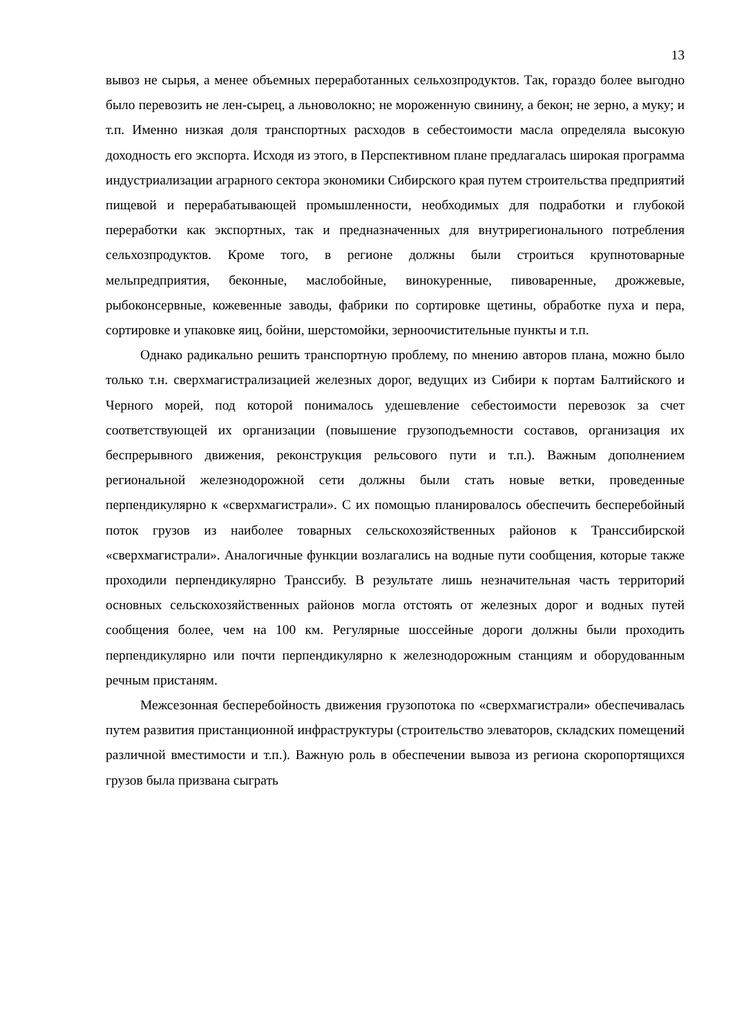13
вывоз не сырья, а менее объемных переработанных сельхозпродуктов. Так, гораздо более выгодно было перевозить не лен-сырец, а льноволокно; не мороженную свинину, а бекон; не зерно, а муку; и т.п. Именно низкая доля транспортных расходов в себестоимости масла определяла высокую доходность его экспорта. Исходя из этого, в Перспективном плане предлагалась широкая программа индустриализации аграрного сектора экономики Сибирского края путем строительства предприятий пищевой и перерабатывающей промышленности, необходимых для подработки и глубокой переработки как экспортных, так и предназначенных для внутрирегионального потребления сельхозпродуктов. Кроме того, в регионе должны были строиться крупнотоварные мельпредприятия, беконные, маслобойные, винокуренные, пивоваренные, дрожжевые, рыбоконсервные, кожевенные заводы, фабрики по сортировке щетины, обработке пуха и пера, сортировке и упаковке яиц, бойни, шерстомойки, зерноочистительные пункты и т.п.
Однако радикально решить транспортную проблему, по мнению авторов плана, можно было только т.н. сверхмагистрализацией железных дорог, ведущих из Сибири к портам Балтийского и Черного морей, под которой понималось удешевление себестоимости перевозок за счет соответствующей их организации (повышение грузоподъемности составов, организация их беспрерывного движения, реконструкция рельсового пути и т.п.). Важным дополнением региональной железнодорожной сети должны были стать новые ветки, проведенные перпендикулярно к «сверхмагистрали». С их помощью планировалось обеспечить бесперебойный поток грузов из наиболее товарных сельскохозяйственных районов к Транссибирской «сверхмагистрали». Аналогичные функции возлагались на водные пути сообщения, которые также проходили перпендикулярно Транссибу. В результате лишь незначительная часть территорий основных сельскохозяйственных районов могла отстоять от железных дорог и водных путей сообщения более, чем на 100 км. Регулярные шоссейные дороги должны были проходить перпендикулярно или почти перпендикулярно к железнодорожным станциям и оборудованным речным пристаням.
Межсезонная бесперебойность движения грузопотока по «сверхмагистрали» обеспечивалась путем развития пристанционной инфраструктуры (строительство элеваторов, складских помещений различной вместимости и т.п.). Важную роль в обеспечении вывоза из региона скоропортящихся грузов была призвана сыграть